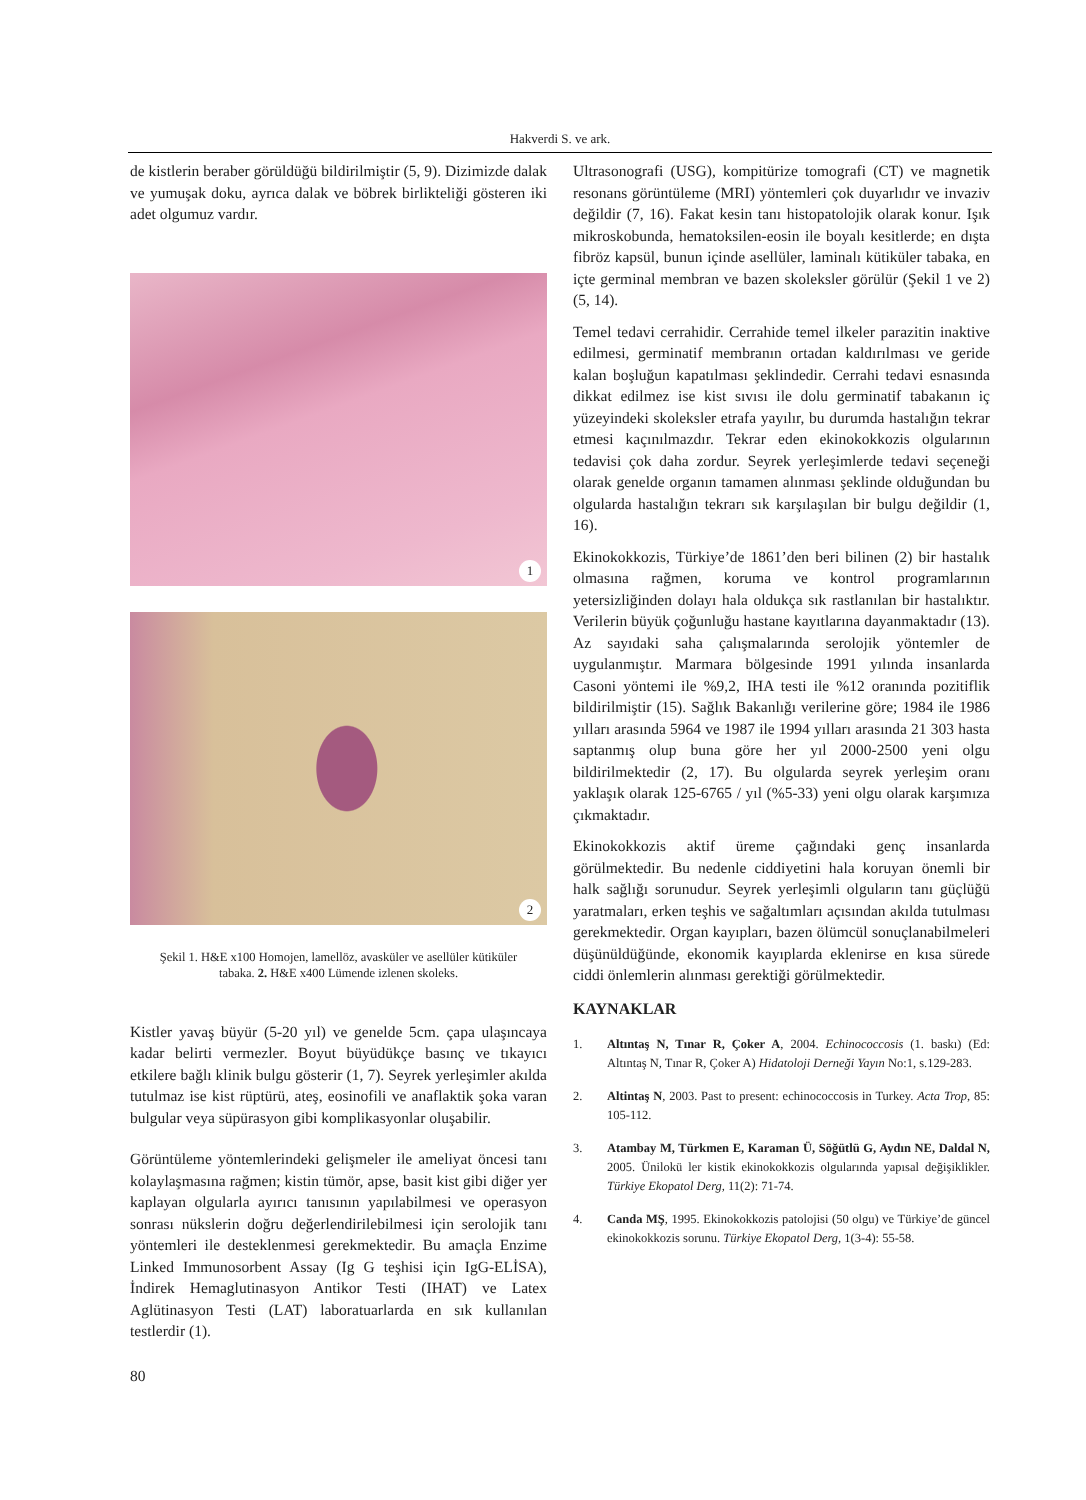Hakverdi S. ve ark.
de kistlerin beraber görüldüğü bildirilmiştir (5, 9). Dizimizde dalak ve yumuşak doku, ayrıca dalak ve böbrek birlikteliği gösteren iki adet olgumuz vardır.
1
2
Şekil 1. H&E x100 Homojen, lamellöz, avasküler ve asellüler kütiküler tabaka. 2. H&E x400 Lümende izlenen skoleks.
Kistler yavaş büyür (5-20 yıl) ve genelde 5cm. çapa ulaşıncaya kadar belirti vermezler. Boyut büyüdükçe basınç ve tıkayıcı etkilere bağlı klinik bulgu gösterir (1, 7). Seyrek yerleşimler akılda tutulmaz ise kist rüptürü, ateş, eosinofili ve anaflaktik şoka varan bulgular veya süpürasyon gibi komplikasyonlar oluşabilir.
Görüntüleme yöntemlerindeki gelişmeler ile ameliyat öncesi tanı kolaylaşmasına rağmen; kistin tümör, apse, basit kist gibi diğer yer kaplayan olgularla ayırıcı tanısının yapılabilmesi ve operasyon sonrası nükslerin doğru değerlendirilebilmesi için serolojik tanı yöntemleri ile desteklenmesi gerekmektedir. Bu amaçla Enzime Linked Immunosorbent Assay (Ig G teşhisi için IgG-ELİSA), İndirek Hemaglutinasyon Antikor Testi (IHAT) ve Latex Aglütinasyon Testi (LAT) laboratuarlarda en sık kullanılan testlerdir (1).
Ultrasonografi (USG), kompitürize tomografi (CT) ve magnetik resonans görüntüleme (MRI) yöntemleri çok duyarlıdır ve invaziv değildir (7, 16). Fakat kesin tanı histopatolojik olarak konur. Işık mikroskobunda, hematoksilen-eosin ile boyalı kesitlerde; en dışta fibröz kapsül, bunun içinde asellüler, laminalı kütiküler tabaka, en içte germinal membran ve bazen skoleksler görülür (Şekil 1 ve 2) (5, 14).
Temel tedavi cerrahidir. Cerrahide temel ilkeler parazitin inaktive edilmesi, germinatif membranın ortadan kaldırılması ve geride kalan boşluğun kapatılması şeklindedir. Cerrahi tedavi esnasında dikkat edilmez ise kist sıvısı ile dolu germinatif tabakanın iç yüzeyindeki skoleksler etrafa yayılır, bu durumda hastalığın tekrar etmesi kaçınılmazdır. Tekrar eden ekinokokkozis olgularının tedavisi çok daha zordur. Seyrek yerleşimlerde tedavi seçeneği olarak genelde organın tamamen alınması şeklinde olduğundan bu olgularda hastalığın tekrarı sık karşılaşılan bir bulgu değildir (1, 16).
Ekinokokkozis, Türkiye’de 1861’den beri bilinen (2) bir hastalık olmasına rağmen, koruma ve kontrol programlarının yetersizliğinden dolayı hala oldukça sık rastlanılan bir hastalıktır. Verilerin büyük çoğunluğu hastane kayıtlarına dayanmaktadır (13). Az sayıdaki saha çalışmalarında serolojik yöntemler de uygulanmıştır. Marmara bölgesinde 1991 yılında insanlarda Casoni yöntemi ile %9,2, IHA testi ile %12 oranında pozitiflik bildirilmiştir (15). Sağlık Bakanlığı verilerine göre; 1984 ile 1986 yılları arasında 5964 ve 1987 ile 1994 yılları arasında 21 303 hasta saptanmış olup buna göre her yıl 2000-2500 yeni olgu bildirilmektedir (2, 17). Bu olgularda seyrek yerleşim oranı yaklaşık olarak 125-6765 / yıl (%5-33) yeni olgu olarak karşımıza çıkmaktadır.
Ekinokokkozis aktif üreme çağındaki genç insanlarda görülmektedir. Bu nedenle ciddiyetini hala koruyan önemli bir halk sağlığı sorunudur. Seyrek yerleşimli olguların tanı güçlüğü yaratmaları, erken teşhis ve sağaltımları açısından akılda tutulması gerekmektedir. Organ kayıpları, bazen ölümcül sonuçlanabilmeleri düşünüldüğünde, ekonomik kayıplarda eklenirse en kısa sürede ciddi önlemlerin alınması gerektiği görülmektedir.
KAYNAKLAR
1. Altıntaş N, Tınar R, Çoker A, 2004. Echinococcosis (1. baskı) (Ed: Altıntaş N, Tınar R, Çoker A) Hidatoloji Derneği Yayın No:1, s.129-283.
2. Altintaş N, 2003. Past to present: echinococcosis in Turkey. Acta Trop, 85: 105-112.
3. Atambay M, Türkmen E, Karaman Ü, Söğütlü G, Aydın NE, Daldal N, 2005. Ünilokü ler kistik ekinokokkozis olgularında yapısal değişiklikler. Türkiye Ekopatol Derg, 11(2): 71-74.
4. Canda MŞ, 1995. Ekinokokkozis patolojisi (50 olgu) ve Türkiye’de güncel ekinokokkozis sorunu. Türkiye Ekopatol Derg, 1(3-4): 55-58.
80